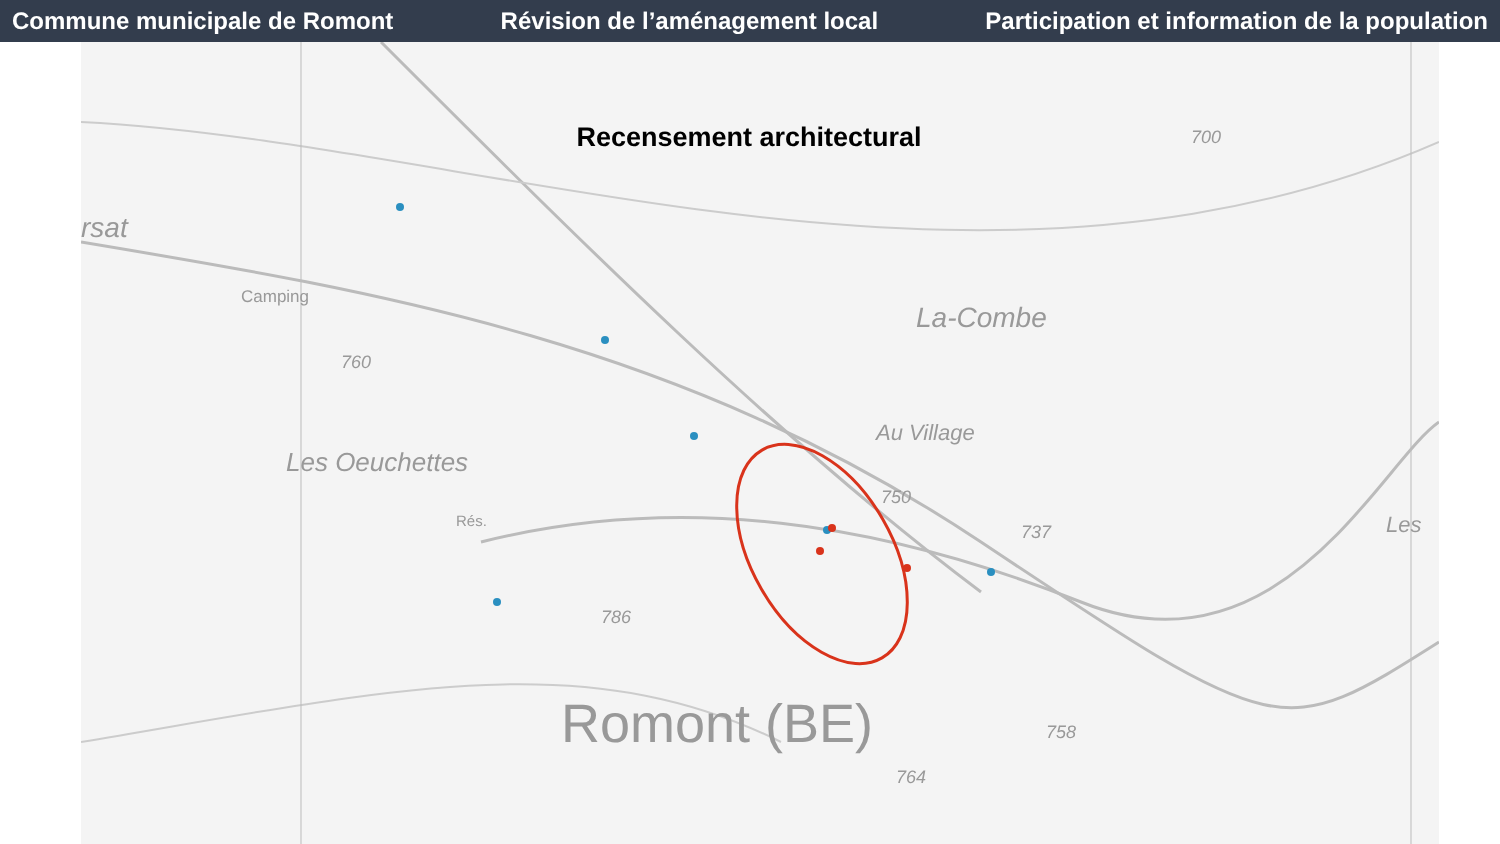Commune municipale de Romont Révision de l’aménagement local Participation et information de la population
Recensement architectural
rsat
Camping
760
La-Combe
Au Village
Les Oeuchettes
Rés.
750
737 Les
786
Romont (BE) 758
764
700